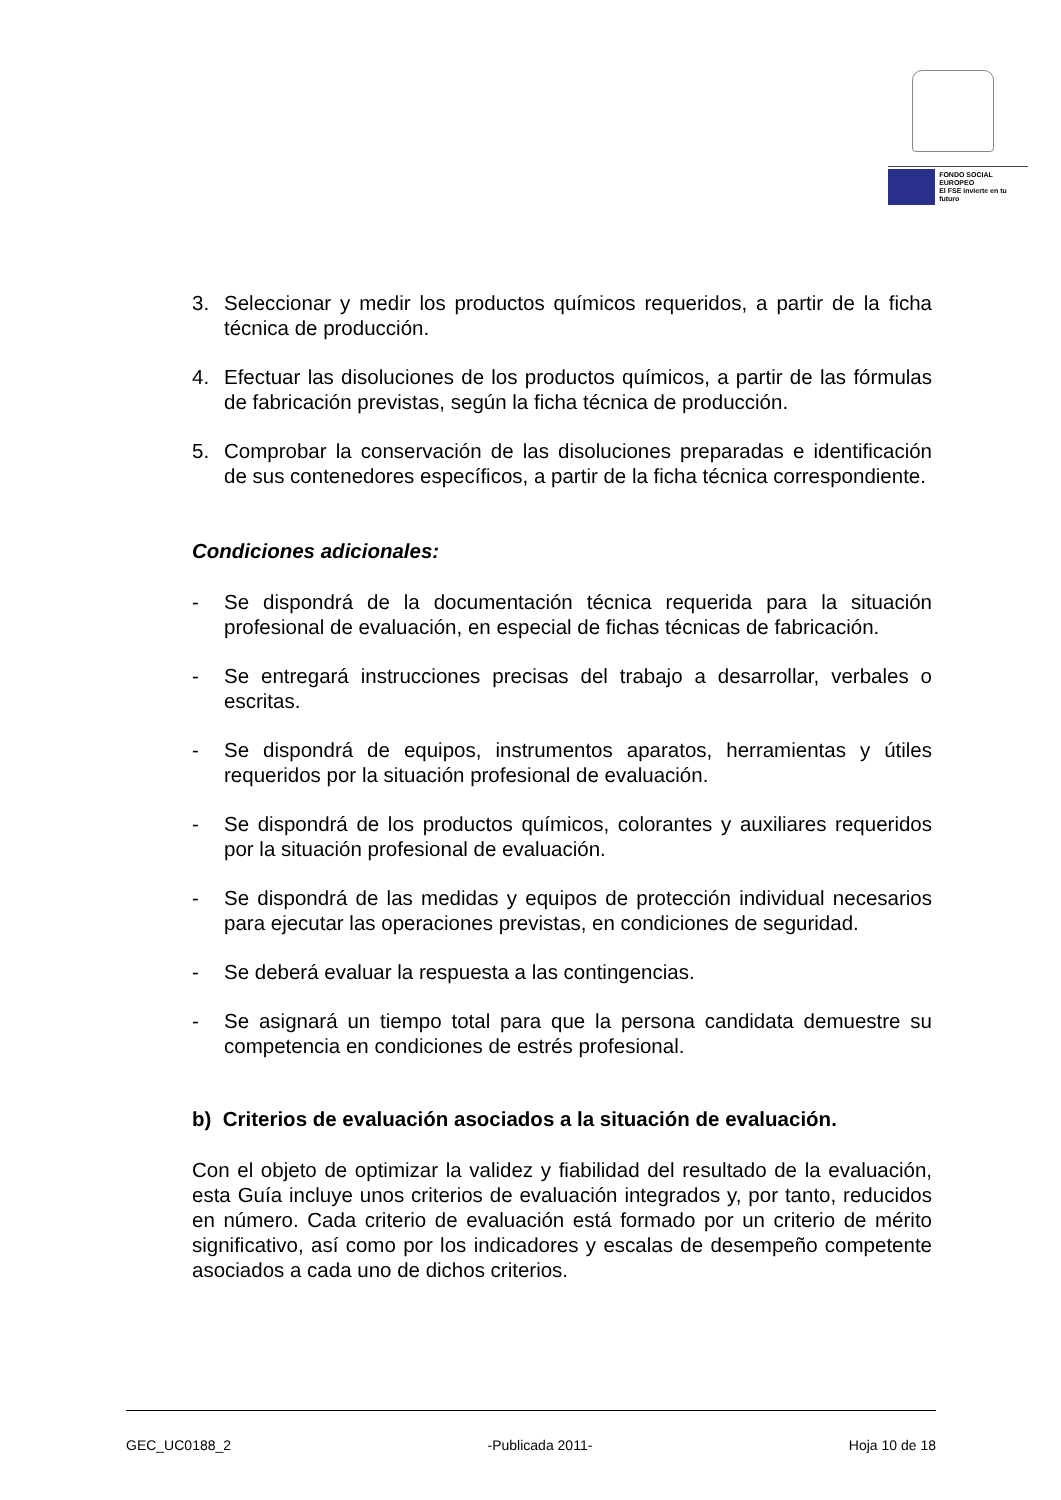FONDO SOCIAL EUROPEO
El FSE invierte en tu futuro
3. Seleccionar y medir los productos químicos requeridos, a partir de la ficha técnica de producción.
4. Efectuar las disoluciones de los productos químicos, a partir de las fórmulas de fabricación previstas, según la ficha técnica de producción.
5. Comprobar la conservación de las disoluciones preparadas e identificación de sus contenedores específicos, a partir de la ficha técnica correspondiente.
Condiciones adicionales:
- Se dispondrá de la documentación técnica requerida para la situación profesional de evaluación, en especial de fichas técnicas de fabricación.
- Se entregará instrucciones precisas del trabajo a desarrollar, verbales o escritas.
- Se dispondrá de equipos, instrumentos aparatos, herramientas y útiles requeridos por la situación profesional de evaluación.
- Se dispondrá de los productos químicos, colorantes y auxiliares requeridos por la situación profesional de evaluación.
- Se dispondrá de las medidas y equipos de protección individual necesarios para ejecutar las operaciones previstas, en condiciones de seguridad.
- Se deberá evaluar la respuesta a las contingencias.
- Se asignará un tiempo total para que la persona candidata demuestre su competencia en condiciones de estrés profesional.
b) Criterios de evaluación asociados a la situación de evaluación.
Con el objeto de optimizar la validez y fiabilidad del resultado de la evaluación, esta Guía incluye unos criterios de evaluación integrados y, por tanto, reducidos en número. Cada criterio de evaluación está formado por un criterio de mérito significativo, así como por los indicadores y escalas de desempeño competente asociados a cada uno de dichos criterios.
GEC_UC0188_2 -Publicada 2011- Hoja 10 de 18